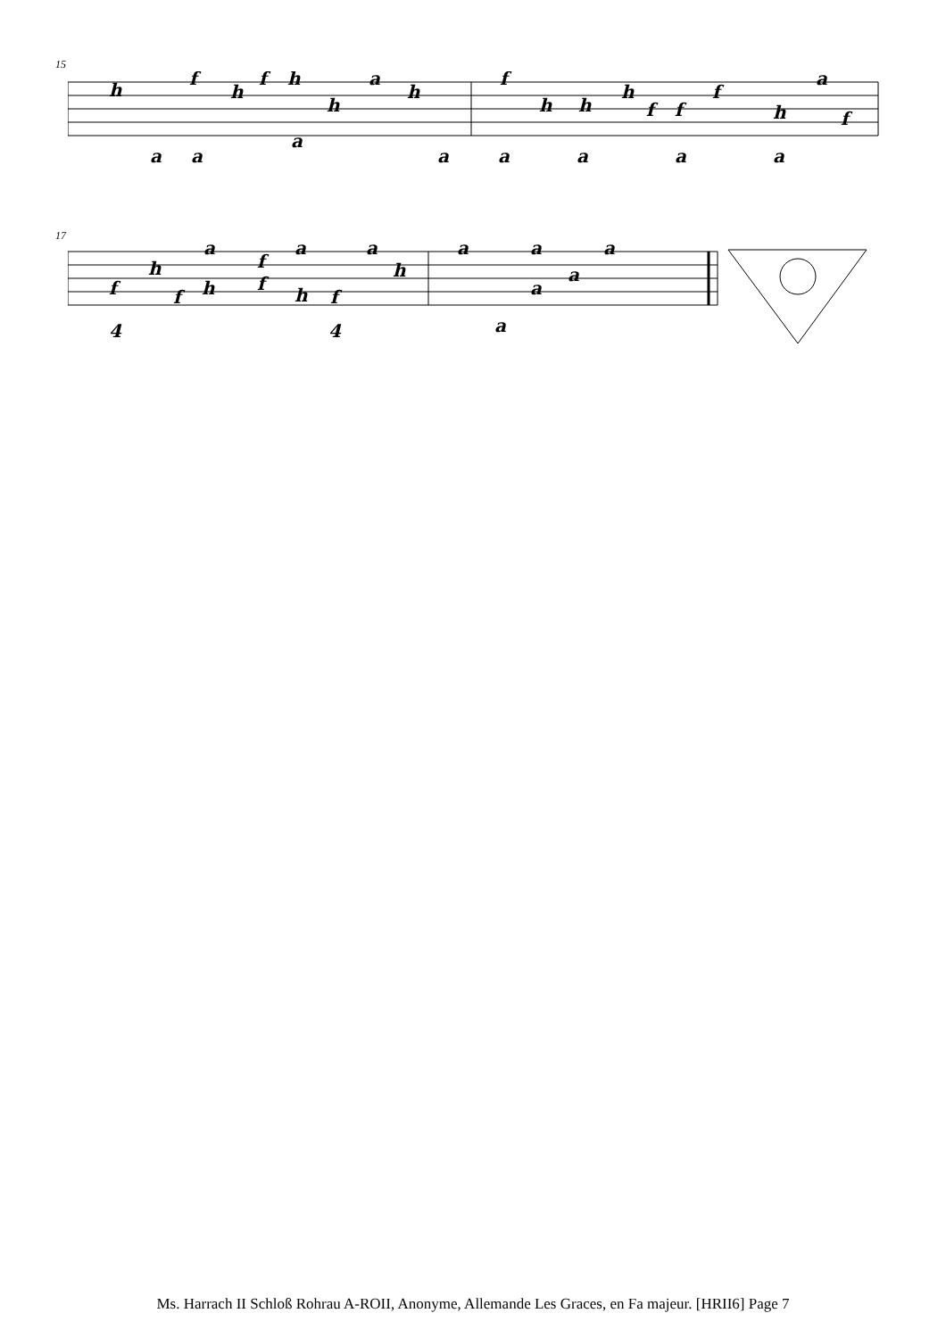15
h
f
h
f
h
h
a
h
a
f
h
h
h
f
f
f
h
a
f
a
a
a
a
a
a
a
17
f
h
f
a
h
f
f
a
h
f
a
h
a
a
a
a
a
4
4
a
Ms. Harrach II Schloß Rohrau A-ROII, Anonyme, Allemande Les Graces, en Fa majeur. [HRII6] Page 7